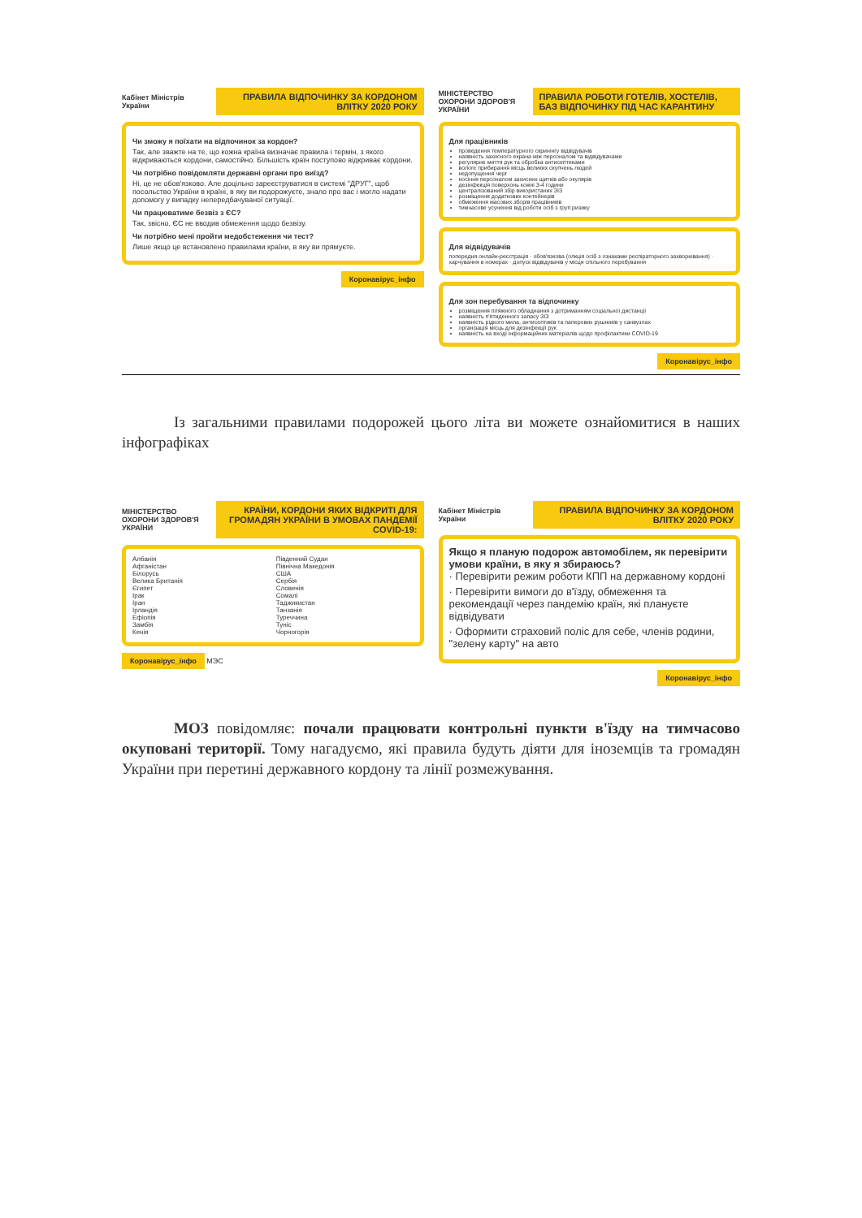Кабінет Міністрів України
ПРАВИЛА ВІДПОЧИНКУ ЗА КОРДОНОМ ВЛІТКУ 2020 РОКУ
Чи зможу я поїхати на відпочинок за кордон?
Так, але зважте на те, що кожна країна визначає правила і термін, з якого відкриваються кордони, самостійно. Більшість країн поступово відкриває кордони.
Чи потрібно повідомляти державні органи про виїзд?
Ні, це не обов'язково. Але доцільно зареєструватися в системі "ДРУГ", щоб посольство України в країні, в яку ви подорожуєте, знало про вас і могло надати допомогу у випадку непередбачуваної ситуації.
Чи працюватиме безвіз з ЄС?
Так, звісно, ЄС не вводив обмеження щодо безвізу.
Чи потрібно мені пройти медобстеження чи тест?
Лише якщо це встановлено правилами країни, в яку ви прямуєте.
Коронавірус_інфо
МІНІСТЕРСТВО ОХОРОНИ ЗДОРОВ'Я УКРАЇНИ
ПРАВИЛА РОБОТИ ГОТЕЛІВ, ХОСТЕЛІВ, БАЗ ВІДПОЧИНКУ ПІД ЧАС КАРАНТИНУ
Для працівників
проведення температурного скринінгу відвідувачів
наявність захисного екрана між персоналом та відвідувачами
регулярне миття рук та обробка антисептиками
вологе прибирання місць великих скупчень людей
недопущення черг
носіння персоналом захисних щитків або окулярів
дезінфекція поверхонь кожні 3-4 години
централізований збір використаних ЗІЗ
розміщення додаткових контейнерів
обмеження масових зборів працівників
тимчасове усунення від роботи осіб з груп ризику
Для відвідувачів
попередня онлайн-реєстрація · обов'язкова (олкція осіб з ознаками респіраторного захворювання) · харчування в номерах · допуск відвідувачів у місця спільного перебування
Для зон перебування та відпочинку
розміщення пляжного обладнання з дотриманням соціальної дистанції
наявність п'ятиденного запасу ЗІЗ
наявність рідкого мила, антисептиків та паперових рушників у санвузлах
організація місць для дезінфекції рук
наявність на вході інформаційних матеріалів щодо профілактики COVID-19
Коронавірус_інфо
Із загальними правилами подорожей цього літа ви можете ознайомитися в наших інфографіках
МІНІСТЕРСТВО ОХОРОНИ ЗДОРОВ'Я УКРАЇНИ
КРАЇНИ, КОРДОНИ ЯКИХ ВІДКРИТІ ДЛЯ ГРОМАДЯН УКРАЇНИ В УМОВАХ ПАНДЕМІЇ COVID-19:
Албанія
Афганістан
Білорусь
Велика Британія
Єгипет
Ірак
Іран
Ірландія
Ефіопія
Замбія
Кенія
Південний Судан
Північна Македонія
США
Сербія
Словенія
Сомалі
Таджикистан
Танзанія
Туреччина
Туніс
Чорногорія
Коронавірус_інфо МЭС
Кабінет Міністрів України
ПРАВИЛА ВІДПОЧИНКУ ЗА КОРДОНОМ ВЛІТКУ 2020 РОКУ
Якщо я планую подорож автомобілем, як перевірити умови країни, в яку я збираюсь?
· Перевірити режим роботи КПП на державному кордоні
· Перевірити вимоги до в'їзду, обмеження та рекомендації через пандемію країн, які плануєте відвідувати
· Оформити страховий поліс для себе, членів родини, "зелену карту" на авто
Коронавірус_інфо
МОЗ повідомляє: почали працювати контрольні пункти в'їзду на тимчасово окуповані території. Тому нагадуємо, які правила будуть діяти для іноземців та громадян України при перетині державного кордону та лінії розмежування.